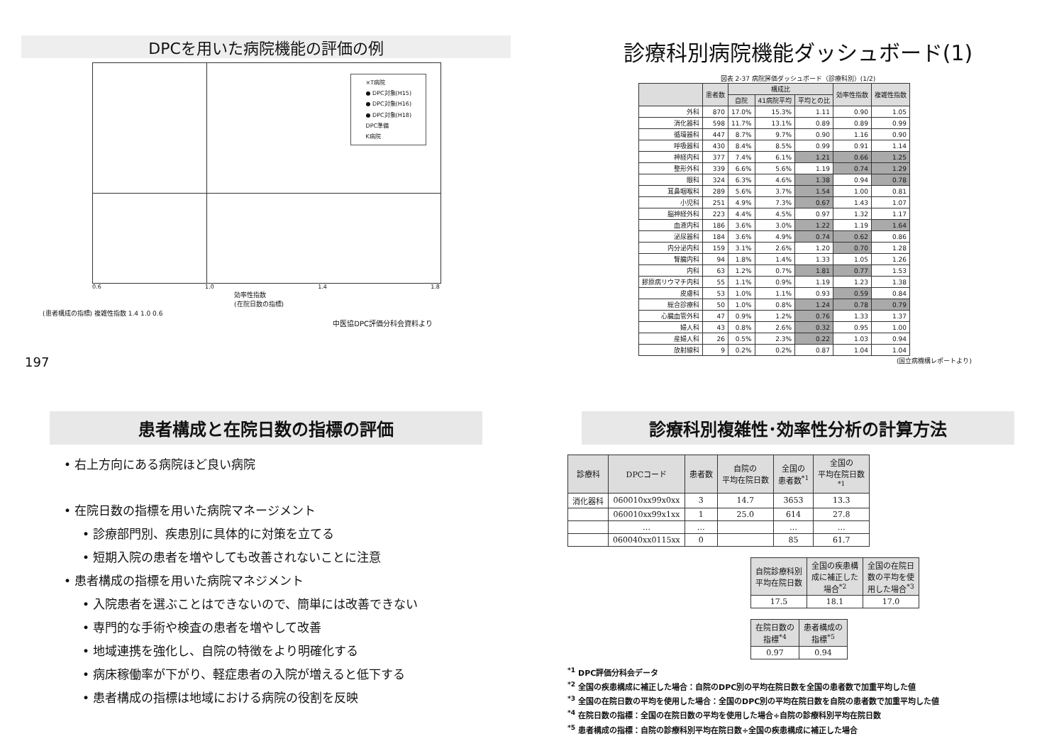DPCを用いた病院機能の評価の例
×T病院
● DPC対象(H15)
● DPC対象(H16)
● DPC対象(H18)
DPC準備
K病院
0.6 1.0 1.4 1.8
効率性指数
(在院日数の指標)
(患者構成の指標) 複雑性指数 1.4 1.0 0.6
中医協DPC評価分科会資料より
197
診療科別病院機能ダッシュボード(1)
図表 2-37 病院評価ダッシュボード（診療科別）(1/2)
| | 患者数 | 構成比 | | | 効率性指数 | 複雑性指数 |
| --- | --- | --- | --- | --- | --- | --- |
| | | 自院 | 41病院平均 | 平均との比 | | |
| 外科 | 870 | 17.0% | 15.3% | 1.11 | 0.90 | 1.05 |
| 消化器科 | 598 | 11.7% | 13.1% | 0.89 | 0.89 | 0.99 |
| 循環器科 | 447 | 8.7% | 9.7% | 0.90 | 1.16 | 0.90 |
| 呼吸器科 | 430 | 8.4% | 8.5% | 0.99 | 0.91 | 1.14 |
| 神経内科 | 377 | 7.4% | 6.1% | 1.21 | 0.66 | 1.25 |
| 整形外科 | 339 | 6.6% | 5.6% | 1.19 | 0.74 | 1.29 |
| 眼科 | 324 | 6.3% | 4.6% | 1.38 | 0.94 | 0.78 |
| 耳鼻咽喉科 | 289 | 5.6% | 3.7% | 1.54 | 1.00 | 0.81 |
| 小児科 | 251 | 4.9% | 7.3% | 0.67 | 1.43 | 1.07 |
| 脳神経外科 | 223 | 4.4% | 4.5% | 0.97 | 1.32 | 1.17 |
| 血液内科 | 186 | 3.6% | 3.0% | 1.22 | 1.19 | 1.64 |
| 泌尿器科 | 184 | 3.6% | 4.9% | 0.74 | 0.62 | 0.86 |
| 内分泌内科 | 159 | 3.1% | 2.6% | 1.20 | 0.70 | 1.28 |
| 腎臓内科 | 94 | 1.8% | 1.4% | 1.33 | 1.05 | 1.26 |
| 内科 | 63 | 1.2% | 0.7% | 1.81 | 0.77 | 1.53 |
| 膠原病リウマチ内科 | 55 | 1.1% | 0.9% | 1.19 | 1.23 | 1.38 |
| 皮膚科 | 53 | 1.0% | 1.1% | 0.93 | 0.59 | 0.84 |
| 総合診療科 | 50 | 1.0% | 0.8% | 1.24 | 0.78 | 0.79 |
| 心臓血管外科 | 47 | 0.9% | 1.2% | 0.76 | 1.33 | 1.37 |
| 婦人科 | 43 | 0.8% | 2.6% | 0.32 | 0.95 | 1.00 |
| 産婦人科 | 26 | 0.5% | 2.3% | 0.22 | 1.03 | 0.94 |
| 放射線科 | 9 | 0.2% | 0.2% | 0.87 | 1.04 | 1.04 |
(国立病機構レポートより)
患者構成と在院日数の指標の評価
• 右上方向にある病院ほど良い病院
• 在院日数の指標を用いた病院マネージメント
• 診療部門別、疾患別に具体的に対策を立てる
• 短期入院の患者を増やしても改善されないことに注意
• 患者構成の指標を用いた病院マネジメント
• 入院患者を選ぶことはできないので、簡単には改善できない
• 専門的な手術や検査の患者を増やして改善
• 地域連携を強化し、自院の特徴をより明確化する
• 病床稼働率が下がり、軽症患者の入院が増えると低下する
• 患者構成の指標は地域における病院の役割を反映
診療科別複雑性･効率性分析の計算方法
| 診療科 | DPCコード | 患者数 | 自院の 平均在院日数 | 全国の 患者数<sup>*1</sup> | 全国の 平均在院日数 <sup>*1</sup> |
| --- | --- | --- | --- | --- | --- |
| 消化器科 | 060010xx99x0xx | 3 | 14.7 | 3653 | 13.3 |
| | 060010xx99x1xx | 1 | 25.0 | 614 | 27.8 |
| | … | … | | … | … |
| | 060040xx0115xx | 0 | | 85 | 61.7 |
| 自院診療科別 平均在院日数 | 全国の疾患構 成に補正した 場合<sup>*2</sup> | 全国の在院日 数の平均を使 用した場合<sup>*3</sup> |
| --- | --- | --- |
| 17.5 | 18.1 | 17.0 |
| 在院日数の 指標<sup>*4</sup> | 患者構成の 指標<sup>*5</sup> |
| --- | --- |
| 0.97 | 0.94 |
<sup>*1</sup> DPC評価分科会データ
<sup>*2</sup> 全国の疾患構成に補正した場合：自院のDPC別の平均在院日数を全国の患者数で加重平均した値
<sup>*3</sup> 全国の在院日数の平均を使用した場合：全国のDPC別の平均在院日数を自院の患者数で加重平均した値
<sup>*4</sup> 在院日数の指標：全国の在院日数の平均を使用した場合÷自院の診療科別平均在院日数
<sup>*5</sup> 患者構成の指標：自院の診療科別平均在院日数÷全国の疾患構成に補正した場合